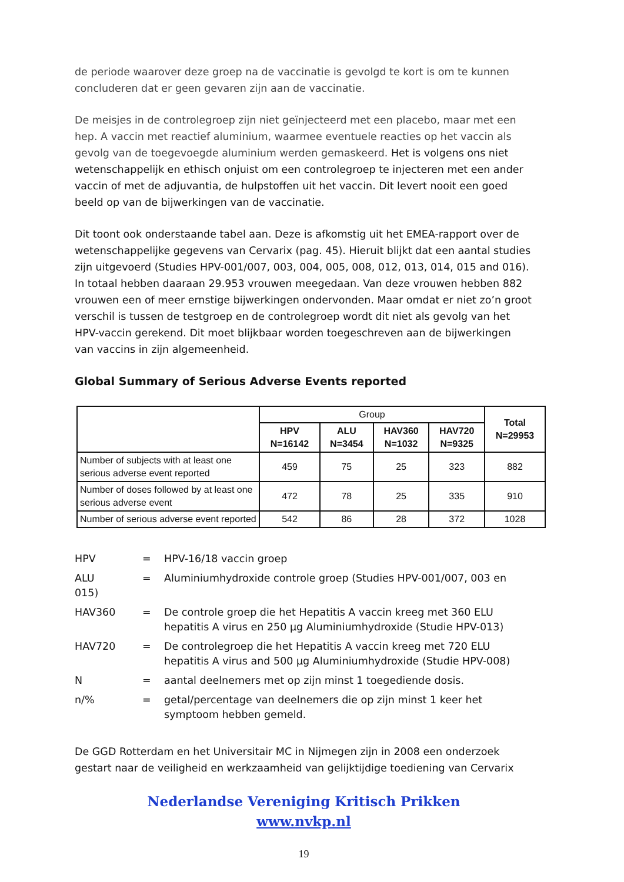de periode waarover deze groep na de vaccinatie is gevolgd te kort is om te kunnen concluderen dat er geen gevaren zijn aan de vaccinatie.
De meisjes in de controlegroep zijn niet geïnjecteerd met een placebo, maar met een hep. A vaccin met reactief aluminium, waarmee eventuele reacties op het vaccin als gevolg van de toegevoegde aluminium werden gemaskeerd. Het is volgens ons niet wetenschappelijk en ethisch onjuist om een controlegroep te injecteren met een ander vaccin of met de adjuvantia, de hulpstoffen uit het vaccin. Dit levert nooit een goed beeld op van de bijwerkingen van de vaccinatie.
Dit toont ook onderstaande tabel aan. Deze is afkomstig uit het EMEA-rapport over de wetenschappelijke gegevens van Cervarix (pag. 45). Hieruit blijkt dat een aantal studies zijn uitgevoerd (Studies HPV-001/007, 003, 004, 005, 008, 012, 013, 014, 015 and 016). In totaal hebben daaraan 29.953 vrouwen meegedaan. Van deze vrouwen hebben 882 vrouwen een of meer ernstige bijwerkingen ondervonden. Maar omdat er niet zo’n groot verschil is tussen de testgroep en de controlegroep wordt dit niet als gevolg van het HPV-vaccin gerekend. Dit moet blijkbaar worden toegeschreven aan de bijwerkingen van vaccins in zijn algemeenheid.
Global Summary of Serious Adverse Events reported
| | Group | | | | Total N=29953 |
| --- | --- | --- | --- | --- | --- |
| | HPV N=16142 | ALU N=3454 | HAV360 N=1032 | HAV720 N=9325 | |
| Number of subjects with at least one serious adverse event reported | 459 | 75 | 25 | 323 | 882 |
| Number of doses followed by at least one serious adverse event | 472 | 78 | 25 | 335 | 910 |
| Number of serious adverse event reported | 542 | 86 | 28 | 372 | 1028 |
HPV
=
HPV-16/18 vaccin groep
ALU
=
Aluminiumhydroxide controle groep (Studies HPV-001/007, 003 en
015)
HAV360
=
De controle groep die het Hepatitis A vaccin kreeg met 360 ELU hepatitis A virus en 250 µg Aluminiumhydroxide (Studie HPV-013)
HAV720
=
De controlegroep die het Hepatitis A vaccin kreeg met 720 ELU hepatitis A virus and 500 µg Aluminiumhydroxide (Studie HPV-008)
N
=
aantal deelnemers met op zijn minst 1 toegediende dosis.
n/%
=
getal/percentage van deelnemers die op zijn minst 1 keer het symptoom hebben gemeld.
De GGD Rotterdam en het Universitair MC in Nijmegen zijn in 2008 een onderzoek gestart naar de veiligheid en werkzaamheid van gelijktijdige toediening van Cervarix
Nederlandse Vereniging Kritisch Prikken
www.nvkp.nl
19